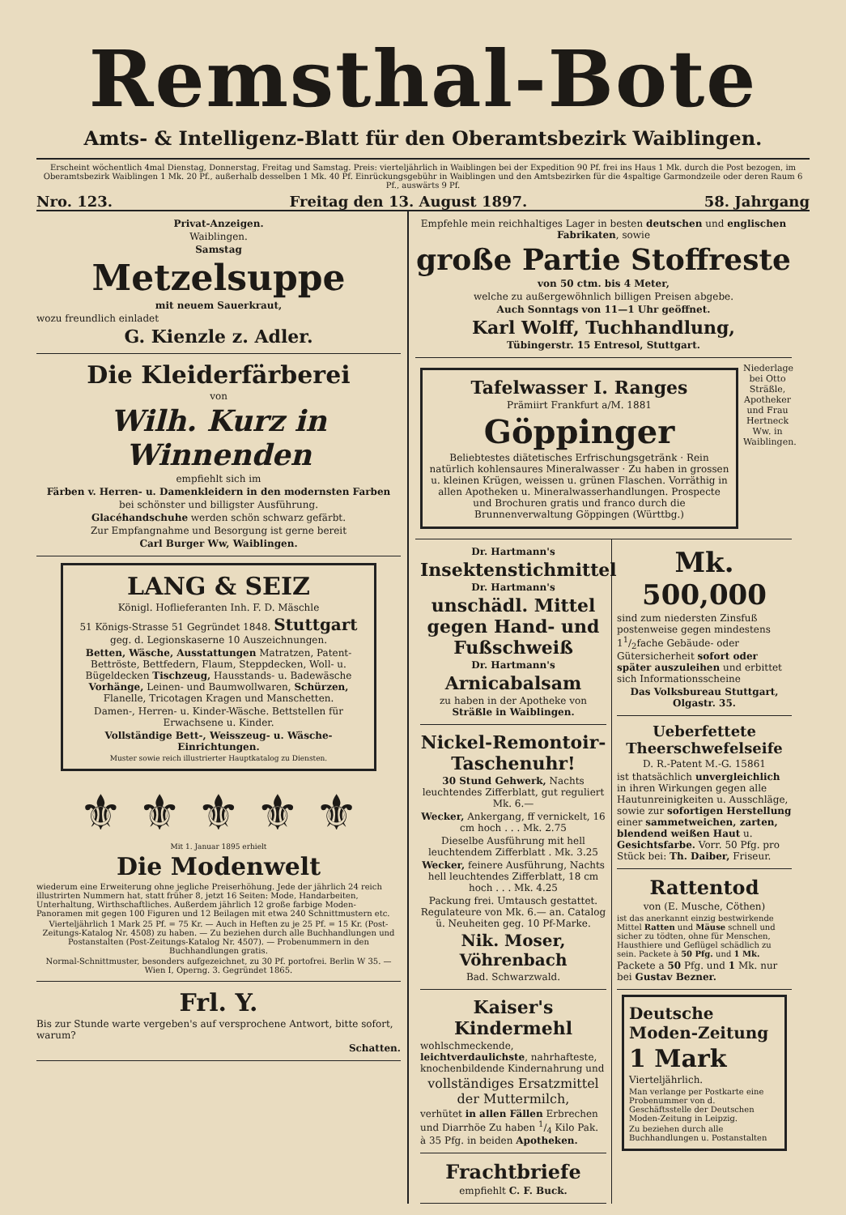Remsthal-Bote
Amts- & Intelligenz-Blatt für den Oberamtsbezirk Waiblingen.
Erscheint wöchentlich 4mal Dienstag, Donnerstag, Freitag und Samstag. Preis: vierteljährlich in Waiblingen bei der Expedition 90 Pf. frei ins Haus 1 Mk. durch die Post bezogen, im Oberamtsbezirk Waiblingen 1 Mk. 20 Pf., außerhalb desselben 1 Mk. 40 Pf. Einrückungsgebühr in Waiblingen und den Amtsbezirken für die 4spaltige Garmondzeile oder deren Raum 6 Pf., auswärts 9 Pf.
Nro. 123. Freitag den 13. August 1897. 58. Jahrgang
Privat-Anzeigen.
Waiblingen.
Samstag
Metzelsuppe
mit neuem Sauerkraut,
wozu freundlich einladet
G. Kienzle z. Adler.
Die Kleiderfärberei
von
Wilh. Kurz in Winnenden
empfiehlt sich im
Färben v. Herren- u. Damenkleidern in den modernsten Farben
bei schönster und billigster Ausführung.
Glacéhandschuhe werden schön schwarz gefärbt.
Zur Empfangnahme und Besorgung ist gerne bereit
Carl Burger Ww, Waiblingen.
LANG & SEIZ
Königl. Hoflieferanten Inh. F. D. Mäschle
51 Königs-Strasse 51 Gegründet 1848. Stuttgart geg. d. Legionskaserne 10 Auszeichnungen.
Betten, Wäsche, Ausstattungen Matratzen, Patent-Bettröste, Bettfedern, Flaum, Steppdecken, Woll- u. Bügeldecken Tischzeug, Hausstands- u. Badewäsche Vorhänge, Leinen- und Baumwollwaren, Schürzen, Flanelle, Tricotagen Kragen und Manschetten.
Damen-, Herren- u. Kinder-Wäsche. Bettstellen für Erwachsene u. Kinder.
Vollständige Bett-, Weisszeug- u. Wäsche-Einrichtungen.
Muster sowie reich illustrierter Hauptkatalog zu Diensten.
⚜ ⚜ ⚜ ⚜ ⚜
Mit 1. Januar 1895 erhielt
Die Modenwelt
wiederum eine Erweiterung ohne jegliche Preiserhöhung. Jede der jährlich 24 reich illustrirten Nummern hat, statt früher 8, jetzt 16 Seiten: Mode, Handarbeiten, Unterhaltung, Wirthschaftliches. Außerdem jährlich 12 große farbige Moden-Panoramen mit gegen 100 Figuren und 12 Beilagen mit etwa 240 Schnittmustern etc.
Vierteljährlich 1 Mark 25 Pf. = 75 Kr. — Auch in Heften zu je 25 Pf. = 15 Kr. (Post-Zeitungs-Katalog Nr. 4508) zu haben. — Zu beziehen durch alle Buchhandlungen und Postanstalten (Post-Zeitungs-Katalog Nr. 4507). — Probenummern in den Buchhandlungen gratis.
Normal-Schnittmuster, besonders aufgezeichnet, zu 30 Pf. portofrei. Berlin W 35. — Wien I, Operng. 3. Gegründet 1865.
Frl. Y.
Bis zur Stunde warte vergeben's auf versprochene Antwort, bitte sofort, warum?
Schatten.
Empfehle mein reichhaltiges Lager in besten deutschen und englischen Fabrikaten, sowie
große Partie Stoffreste
von 50 ctm. bis 4 Meter,
welche zu außergewöhnlich billigen Preisen abgebe.
Auch Sonntags von 11—1 Uhr geöffnet.
Karl Wolff, Tuchhandlung,
Tübingerstr. 15 Entresol, Stuttgart.
Tafelwasser I. Ranges
Prämiirt Frankfurt a/M. 1881
Göppinger
Beliebtestes diätetisches Erfrischungsgetränk · Rein natürlich kohlensaures Mineralwasser · Zu haben in grossen u. kleinen Krügen, weissen u. grünen Flaschen. Vorräthig in allen Apotheken u. Mineralwasserhandlungen. Prospecte und Brochuren gratis und franco durch die Brunnenverwaltung Göppingen (Württbg.)
Niederlage bei Otto Sträßle, Apotheker und Frau Hertneck Ww. in Waiblingen.
Dr. Hartmann's
Insektenstichmittel
Dr. Hartmann's
unschädl. Mittel gegen Hand- und Fußschweiß
Dr. Hartmann's
Arnicabalsam
zu haben in der Apotheke von Sträßle in Waiblingen.
Nickel-Remontoir-Taschenuhr!
30 Stund Gehwerk, Nachts leuchtendes Zifferblatt, gut reguliert Mk. 6.—
Wecker, Ankergang, ff vernickelt, 16 cm hoch . . . Mk. 2.75
Dieselbe Ausführung mit hell leuchtendem Zifferblatt . Mk. 3.25
Wecker, feinere Ausführung, Nachts hell leuchtendes Zifferblatt, 18 cm hoch . . . Mk. 4.25
Packung frei. Umtausch gestattet. Regulateure von Mk. 6.— an. Catalog ü. Neuheiten geg. 10 Pf-Marke.
Nik. Moser, Vöhrenbach
Bad. Schwarzwald.
Kaiser's Kindermehl
wohlschmeckende, leichtverdaulichste, nahrhafteste, knochenbildende Kindernahrung und
vollständiges Ersatzmittel der Muttermilch,
verhütet in allen Fällen Erbrechen und Diarrhöe Zu haben 1/4 Kilo Pak. à 35 Pfg. in beiden Apotheken.
Frachtbriefe
empfiehlt C. F. Buck.
Mk. 500,000
sind zum niedersten Zinsfuß postenweise gegen mindestens 11/2fache Gebäude- oder Gütersicherheit sofort oder später auszuleihen und erbittet sich Informationsscheine
Das Volksbureau Stuttgart, Olgastr. 35.
Ueberfettete Theerschwefelseife
D. R.-Patent M.-G. 15861
ist thatsächlich unvergleichlich in ihren Wirkungen gegen alle Hautunreinigkeiten u. Ausschläge, sowie zur sofortigen Herstellung einer sammetweichen, zarten, blendend weißen Haut u. Gesichtsfarbe. Vorr. 50 Pfg. pro Stück bei: Th. Daiber, Friseur.
Rattentod
von (E. Musche, Cöthen)
ist das anerkannt einzig bestwirkende Mittel Ratten und Mäuse schnell und sicher zu tödten, ohne für Menschen, Hausthiere und Geflügel schädlich zu sein. Packete à 50 Pfg. und 1 Mk.
Packete a 50 Pfg. und 1 Mk. nur bei Gustav Bezner.
Deutsche Moden-Zeitung
1 Mark
Vierteljährlich.
Man verlange per Postkarte eine Probenummer von d. Geschäftsstelle der Deutschen Moden-Zeitung in Leipzig.
Zu beziehen durch alle Buchhandlungen u. Postanstalten